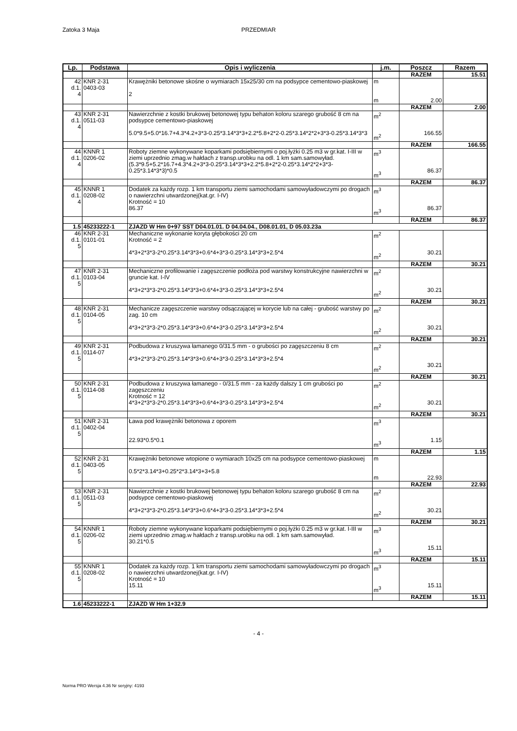Zatoka 3 Maja
PRZEDMIAR
| Lp. | Podstawa | Opis i wyliczenia | j.m. | Poszcz | Razem |
| --- | --- | --- | --- | --- | --- |
| | | | | RAZEM | 15.51 |
| 42 d.1. 4 | KNR 2-31 0403-03 | Krawężniki betonowe skośne o wymiarach 15x25/30 cm na podsypce cementowo-piaskowej 2 | m m | 2.00 | |
| | | | | RAZEM | 2.00 |
| 43 d.1. 4 | KNR 2-31 0511-03 | Nawierzchnie z kostki brukowej betonowej typu behaton koloru szarego grubość 8 cm na podsypce cementowo-piaskowej 5.0*9.5+5.0*16.7+4.3*4.2+3*3-0.25*3.14*3*3+2.2*5.8+2*2-0.25*3.14*2*2+3*3-0.25*3.14*3*3 | m<sup>2</sup> m<sup>2</sup> | 166.55 | |
| | | | | RAZEM | 166.55 |
| 44 d.1. 4 | KNNR 1 0206-02 | Roboty ziemne wykonywane koparkami podsiębiernymi o poj.łyżki 0.25 m3 w gr.kat. I-III w ziemi uprzednio zmag.w hałdach z transp.urobku na odl. 1 km sam.samowyład. (5.3*9.5+5.2*16.7+4.3*4.2+3*3-0.25*3.14*3*3+2.2*5.8+2*2-0.25*3.14*2*2+3*3-0.25*3.14*3*3)*0.5 | m<sup>3</sup> m<sup>3</sup> | 86.37 | |
| | | | | RAZEM | 86.37 |
| 45 d.1. 4 | KNNR 1 0208-02 | Dodatek za każdy rozp. 1 km transportu ziemi samochodami samowyładowczymi po drogach o nawierzchni utwardzonej(kat.gr. I-IV) Krotność = 10 86.37 | m<sup>3</sup> m<sup>3</sup> | 86.37 | |
| | | | | RAZEM | 86.37 |
| 1.5 | 45233222-1 | ZJAZD W Hm 0+97 SST D04.01.01. D 04.04.04., D08.01.01, D 05.03.23a | | | |
| 46 d.1. 5 | KNR 2-31 0101-01 | Mechaniczne wykonanie koryta głębokości 20 cm Krotność = 2 4*3+2*3*3-2*0.25*3.14*3*3+0.6*4+3*3-0.25*3.14*3*3+2.5*4 | m<sup>2</sup> m<sup>2</sup> | 30.21 | |
| | | | | RAZEM | 30.21 |
| 47 d.1. 5 | KNR 2-31 0103-04 | Mechaniczne profilowanie i zagęszczenie podłoża pod warstwy konstrukcyjne nawierzchni w gruncie kat. I-IV 4*3+2*3*3-2*0.25*3.14*3*3+0.6*4+3*3-0.25*3.14*3*3+2.5*4 | m<sup>2</sup> m<sup>2</sup> | 30.21 | |
| | | | | RAZEM | 30.21 |
| 48 d.1. 5 | KNR 2-31 0104-05 | Mechanicze zagęszczenie warstwy odsączającej w korycie lub na całej - grubość warstwy po zag. 10 cm 4*3+2*3*3-2*0.25*3.14*3*3+0.6*4+3*3-0.25*3.14*3*3+2.5*4 | m<sup>2</sup> m<sup>2</sup> | 30.21 | |
| | | | | RAZEM | 30.21 |
| 49 d.1. 5 | KNR 2-31 0114-07 | Podbudowa z kruszywa łamanego 0/31.5 mm - o grubości po zagęszczeniu 8 cm 4*3+2*3*3-2*0.25*3.14*3*3+0.6*4+3*3-0.25*3.14*3*3+2.5*4 | m<sup>2</sup> m<sup>2</sup> | 30.21 | |
| | | | | RAZEM | 30.21 |
| 50 d.1. 5 | KNR 2-31 0114-08 | Podbudowa z kruszywa łamanego - 0/31.5 mm - za każdy dalszy 1 cm grubości po zagęszczeniu Krotność = 12 4*3+2*3*3-2*0.25*3.14*3*3+0.6*4+3*3-0.25*3.14*3*3+2.5*4 | m<sup>2</sup> m<sup>2</sup> | 30.21 | |
| | | | | RAZEM | 30.21 |
| 51 d.1. 5 | KNR 2-31 0402-04 | Ława pod krawężniki betonowa z oporem 22.93*0.5*0.1 | m<sup>3</sup> m<sup>3</sup> | 1.15 | |
| | | | | RAZEM | 1.15 |
| 52 d.1. 5 | KNR 2-31 0403-05 | Krawężniki betonowe wtopione o wymiarach 10x25 cm na podsypce cementowo-piaskowej 0.5*2*3.14*3+0.25*2*3.14*3+3+5.8 | m m | 22.93 | |
| | | | | RAZEM | 22.93 |
| 53 d.1. 5 | KNR 2-31 0511-03 | Nawierzchnie z kostki brukowej betonowej typu behaton koloru szarego grubość 8 cm na podsypce cementowo-piaskowej 4*3+2*3*3-2*0.25*3.14*3*3+0.6*4+3*3-0.25*3.14*3*3+2.5*4 | m<sup>2</sup> m<sup>2</sup> | 30.21 | |
| | | | | RAZEM | 30.21 |
| 54 d.1. 5 | KNNR 1 0206-02 | Roboty ziemne wykonywane koparkami podsiębiernymi o poj.łyżki 0.25 m3 w gr.kat. I-III w ziemi uprzednio zmag.w hałdach z transp.urobku na odl. 1 km sam.samowyład. 30.21*0.5 | m<sup>3</sup> m<sup>3</sup> | 15.11 | |
| | | | | RAZEM | 15.11 |
| 55 d.1. 5 | KNNR 1 0208-02 | Dodatek za każdy rozp. 1 km transportu ziemi samochodami samowyładowczymi po drogach o nawierzchni utwardzonej(kat.gr. I-IV) Krotność = 10 15.11 | m<sup>3</sup> m<sup>3</sup> | 15.11 | |
| | | | | RAZEM | 15.11 |
| 1.6 | 45233222-1 | ZJAZD W Hm 1+32.9 | | | |
- 4 -
Norma PRO Wersja 4.36 Nr seryjny: 4193